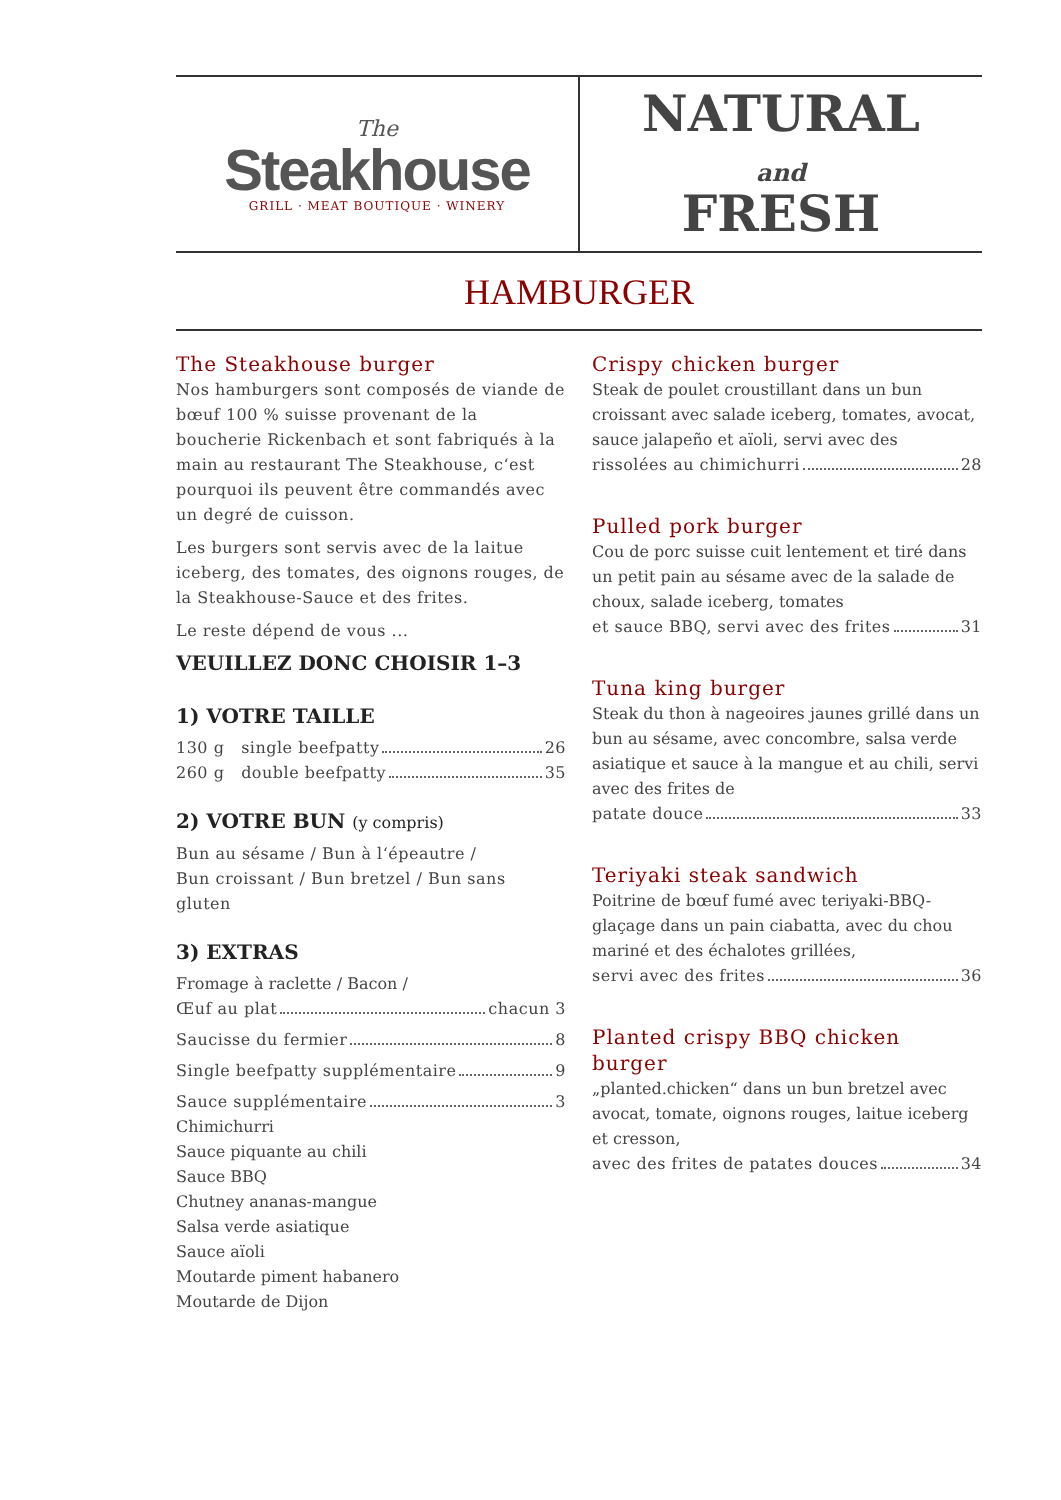The
Steakhouse
GRILL · MEAT BOUTIQUE · WINERY
NATURAL
and
FRESH
HAMBURGER
The Steakhouse burger
Nos hamburgers sont composés de viande de bœuf 100 % suisse provenant de la boucherie Rickenbach et sont fabriqués à la main au restaurant The Steakhouse, c‘est pourquoi ils peuvent être commandés avec un degré de cuisson.
Les burgers sont servis avec de la laitue iceberg, des tomates, des oignons rouges, de la Steakhouse-Sauce et des frites.
Le reste dépend de vous ...
VEUILLEZ DONC CHOISIR 1–3
1) VOTRE TAILLE
130 g single beefpatty 26
260 g double beefpatty 35
2) VOTRE BUN (y compris)
Bun au sésame / Bun à l‘épeautre /
Bun croissant / Bun bretzel / Bun sans gluten
3) EXTRAS
Fromage à raclette / Bacon /
Œuf au plat chacun 3
Saucisse du fermier 8
Single beefpatty supplémentaire 9
Sauce supplémentaire 3
Chimichurri
Sauce piquante au chili
Sauce BBQ
Chutney ananas-mangue
Salsa verde asiatique
Sauce aïoli
Moutarde piment habanero
Moutarde de Dijon
Crispy chicken burger
Steak de poulet croustillant dans un bun croissant avec salade iceberg, tomates, avocat, sauce jalapeño et aïoli, servi avec des
rissolées au chimichurri 28
Pulled pork burger
Cou de porc suisse cuit lentement et tiré dans un petit pain au sésame avec de la salade de choux, salade iceberg, tomates
et sauce BBQ, servi avec des frites 31
Tuna king burger
Steak du thon à nageoires jaunes grillé dans un bun au sésame, avec concombre, salsa verde asiatique et sauce à la mangue et au chili, servi avec des frites de
patate douce 33
Teriyaki steak sandwich
Poitrine de bœuf fumé avec teriyaki-BBQ-glaçage dans un pain ciabatta, avec du chou mariné et des échalotes grillées,
servi avec des frites 36
Planted crispy BBQ chicken burger
„planted.chicken“ dans un bun bretzel avec avocat, tomate, oignons rouges, laitue iceberg et cresson,
avec des frites de patates douces 34